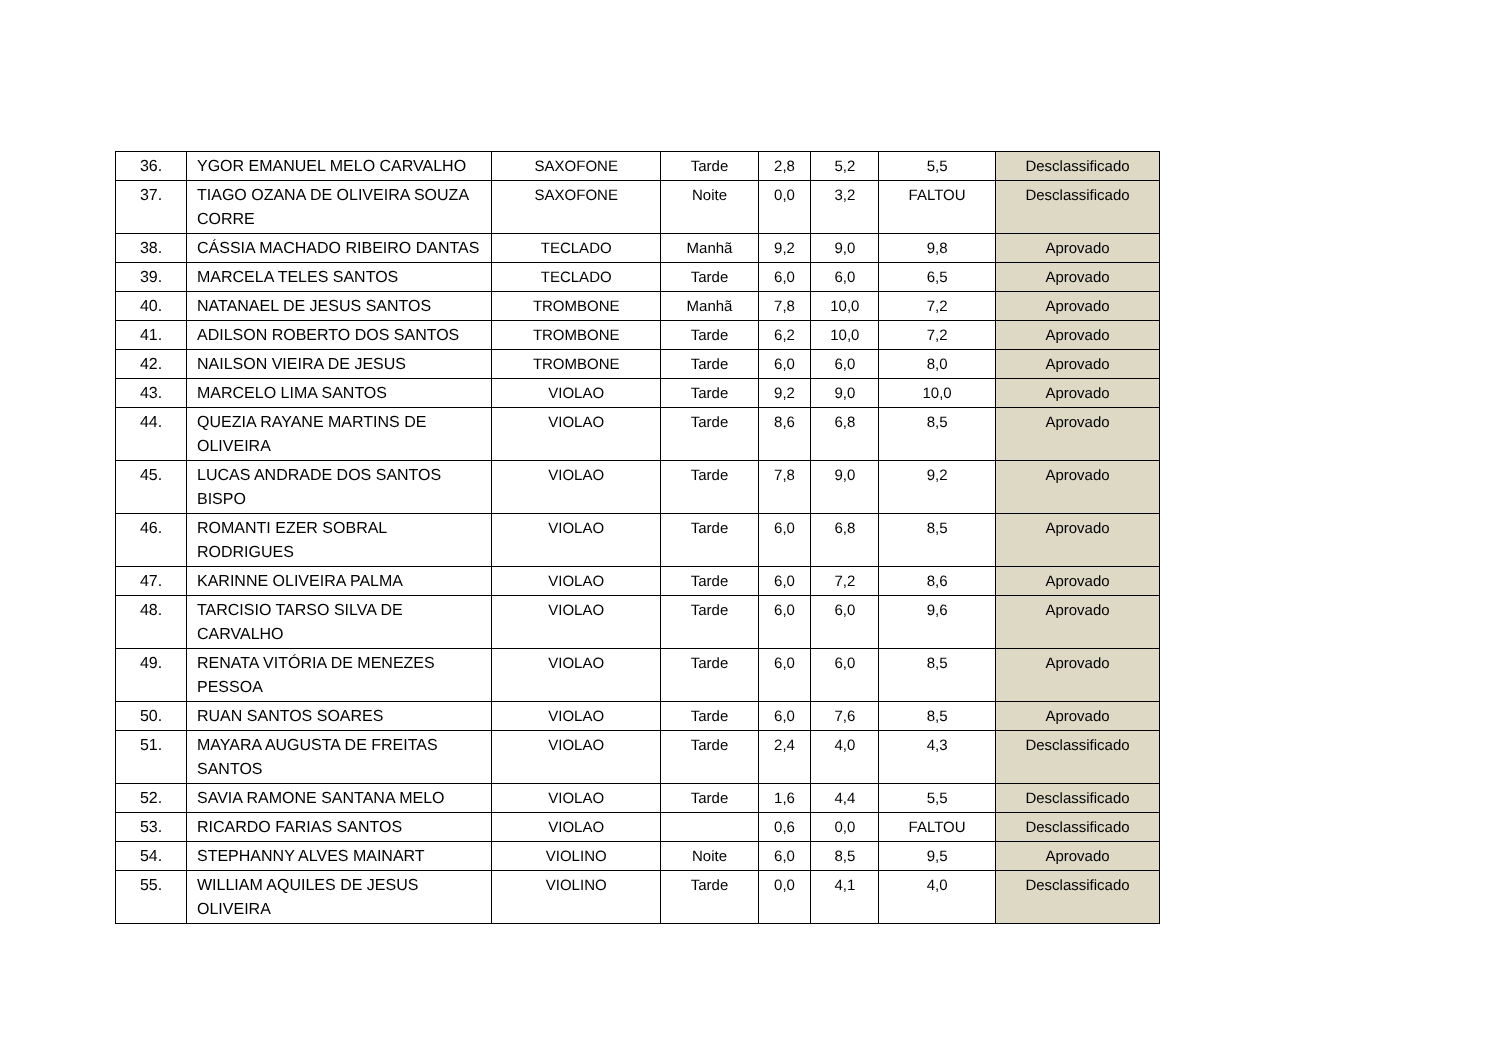| 36. | YGOR EMANUEL MELO CARVALHO | SAXOFONE | Tarde | 2,8 | 5,2 | 5,5 | Desclassificado |
| 37. | TIAGO OZANA DE OLIVEIRA SOUZA CORRE | SAXOFONE | Noite | 0,0 | 3,2 | FALTOU | Desclassificado |
| 38. | CÁSSIA MACHADO RIBEIRO DANTAS | TECLADO | Manhã | 9,2 | 9,0 | 9,8 | Aprovado |
| 39. | MARCELA TELES SANTOS | TECLADO | Tarde | 6,0 | 6,0 | 6,5 | Aprovado |
| 40. | NATANAEL DE JESUS SANTOS | TROMBONE | Manhã | 7,8 | 10,0 | 7,2 | Aprovado |
| 41. | ADILSON ROBERTO DOS SANTOS | TROMBONE | Tarde | 6,2 | 10,0 | 7,2 | Aprovado |
| 42. | NAILSON VIEIRA DE JESUS | TROMBONE | Tarde | 6,0 | 6,0 | 8,0 | Aprovado |
| 43. | MARCELO LIMA SANTOS | VIOLAO | Tarde | 9,2 | 9,0 | 10,0 | Aprovado |
| 44. | QUEZIA RAYANE MARTINS DE OLIVEIRA | VIOLAO | Tarde | 8,6 | 6,8 | 8,5 | Aprovado |
| 45. | LUCAS ANDRADE DOS SANTOS BISPO | VIOLAO | Tarde | 7,8 | 9,0 | 9,2 | Aprovado |
| 46. | ROMANTI EZER SOBRAL RODRIGUES | VIOLAO | Tarde | 6,0 | 6,8 | 8,5 | Aprovado |
| 47. | KARINNE OLIVEIRA PALMA | VIOLAO | Tarde | 6,0 | 7,2 | 8,6 | Aprovado |
| 48. | TARCISIO TARSO SILVA DE CARVALHO | VIOLAO | Tarde | 6,0 | 6,0 | 9,6 | Aprovado |
| 49. | RENATA VITÓRIA DE MENEZES PESSOA | VIOLAO | Tarde | 6,0 | 6,0 | 8,5 | Aprovado |
| 50. | RUAN SANTOS SOARES | VIOLAO | Tarde | 6,0 | 7,6 | 8,5 | Aprovado |
| 51. | MAYARA AUGUSTA DE FREITAS SANTOS | VIOLAO | Tarde | 2,4 | 4,0 | 4,3 | Desclassificado |
| 52. | SAVIA RAMONE SANTANA MELO | VIOLAO | Tarde | 1,6 | 4,4 | 5,5 | Desclassificado |
| 53. | RICARDO FARIAS SANTOS | VIOLAO | | 0,6 | 0,0 | FALTOU | Desclassificado |
| 54. | STEPHANNY ALVES MAINART | VIOLINO | Noite | 6,0 | 8,5 | 9,5 | Aprovado |
| 55. | WILLIAM AQUILES DE JESUS OLIVEIRA | VIOLINO | Tarde | 0,0 | 4,1 | 4,0 | Desclassificado |